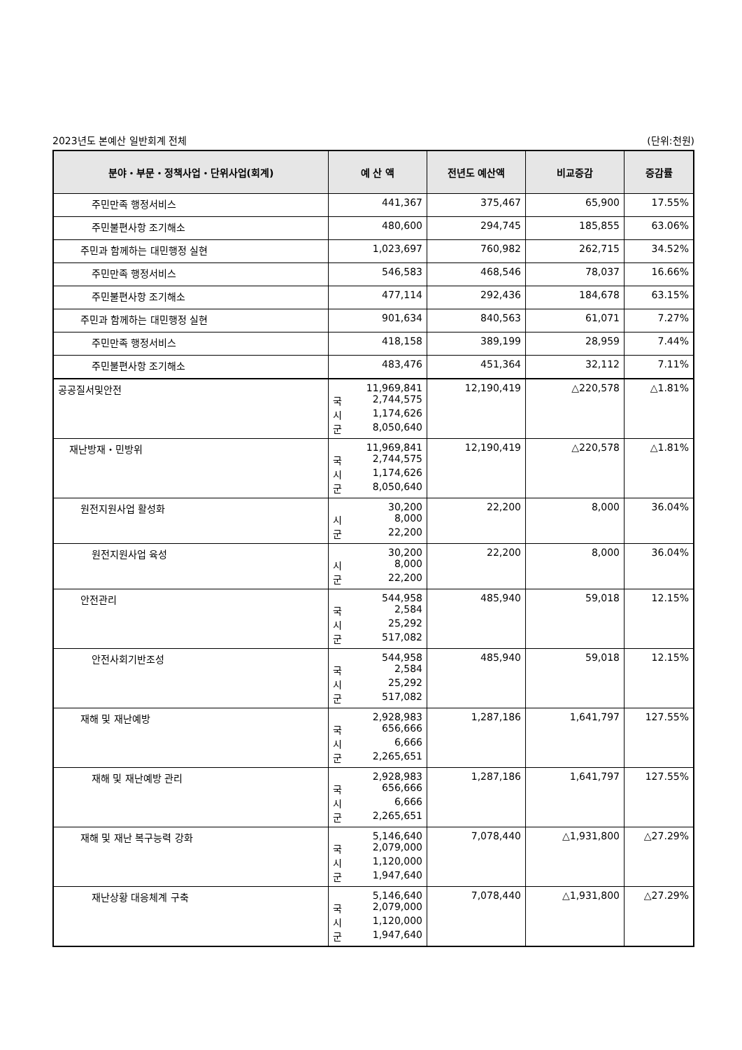2023년도 본예산 일반회계 전체 (단위:천원)
| 분야・부문・정책사업・단위사업(회계) | 예 산 액 | 전년도 예산액 | 비교증감 | 증감률 |
| --- | --- | --- | --- | --- |
| 주민만족 행정서비스 | 441,367 | 375,467 | 65,900 | 17.55% |
| 주민불편사항 조기해소 | 480,600 | 294,745 | 185,855 | 63.06% |
| 주민과 함께하는 대민행정 실현 | 1,023,697 | 760,982 | 262,715 | 34.52% |
| 주민만족 행정서비스 | 546,583 | 468,546 | 78,037 | 16.66% |
| 주민불편사항 조기해소 | 477,114 | 292,436 | 184,678 | 63.15% |
| 주민과 함께하는 대민행정 실현 | 901,634 | 840,563 | 61,071 | 7.27% |
| 주민만족 행정서비스 | 418,158 | 389,199 | 28,959 | 7.44% |
| 주민불편사항 조기해소 | 483,476 | 451,364 | 32,112 | 7.11% |
| 공공질서및안전 | 11,969,841 국 2,744,575 시 1,174,626 군 8,050,640 | 12,190,419 | △220,578 | △1.81% |
| 재난방재・민방위 | 11,969,841 국 2,744,575 시 1,174,626 군 8,050,640 | 12,190,419 | △220,578 | △1.81% |
| 원전지원사업 활성화 | 30,200 시 8,000 군 22,200 | 22,200 | 8,000 | 36.04% |
| 원전지원사업 육성 | 30,200 시 8,000 군 22,200 | 22,200 | 8,000 | 36.04% |
| 안전관리 | 544,958 국 2,584 시 25,292 군 517,082 | 485,940 | 59,018 | 12.15% |
| 안전사회기반조성 | 544,958 국 2,584 시 25,292 군 517,082 | 485,940 | 59,018 | 12.15% |
| 재해 및 재난예방 | 2,928,983 국 656,666 시 6,666 군 2,265,651 | 1,287,186 | 1,641,797 | 127.55% |
| 재해 및 재난예방 관리 | 2,928,983 국 656,666 시 6,666 군 2,265,651 | 1,287,186 | 1,641,797 | 127.55% |
| 재해 및 재난 복구능력 강화 | 5,146,640 국 2,079,000 시 1,120,000 군 1,947,640 | 7,078,440 | △1,931,800 | △27.29% |
| 재난상황 대응체계 구축 | 5,146,640 국 2,079,000 시 1,120,000 군 1,947,640 | 7,078,440 | △1,931,800 | △27.29% |